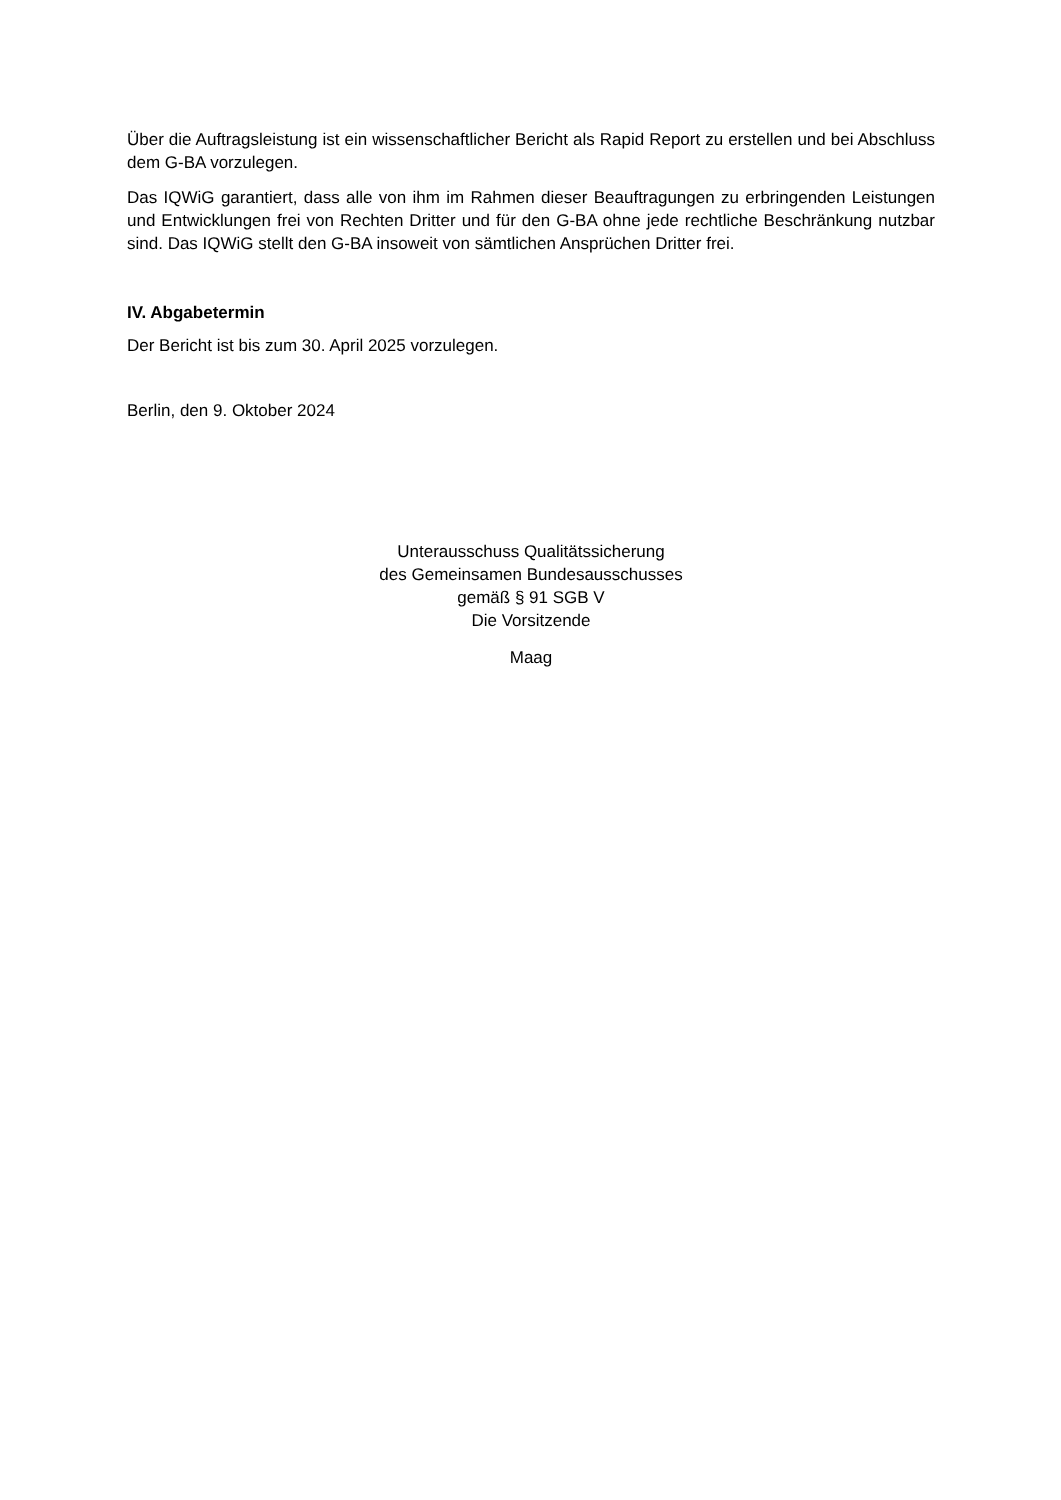Über die Auftragsleistung ist ein wissenschaftlicher Bericht als Rapid Report zu erstellen und bei Abschluss dem G-BA vorzulegen.
Das IQWiG garantiert, dass alle von ihm im Rahmen dieser Beauftragungen zu erbringenden Leistungen und Entwicklungen frei von Rechten Dritter und für den G-BA ohne jede rechtliche Beschränkung nutzbar sind. Das IQWiG stellt den G-BA insoweit von sämtlichen Ansprüchen Dritter frei.
IV. Abgabetermin
Der Bericht ist bis zum 30. April 2025 vorzulegen.
Berlin, den 9. Oktober 2024
Unterausschuss Qualitätssicherung
des Gemeinsamen Bundesausschusses
gemäß § 91 SGB V
Die Vorsitzende
Maag